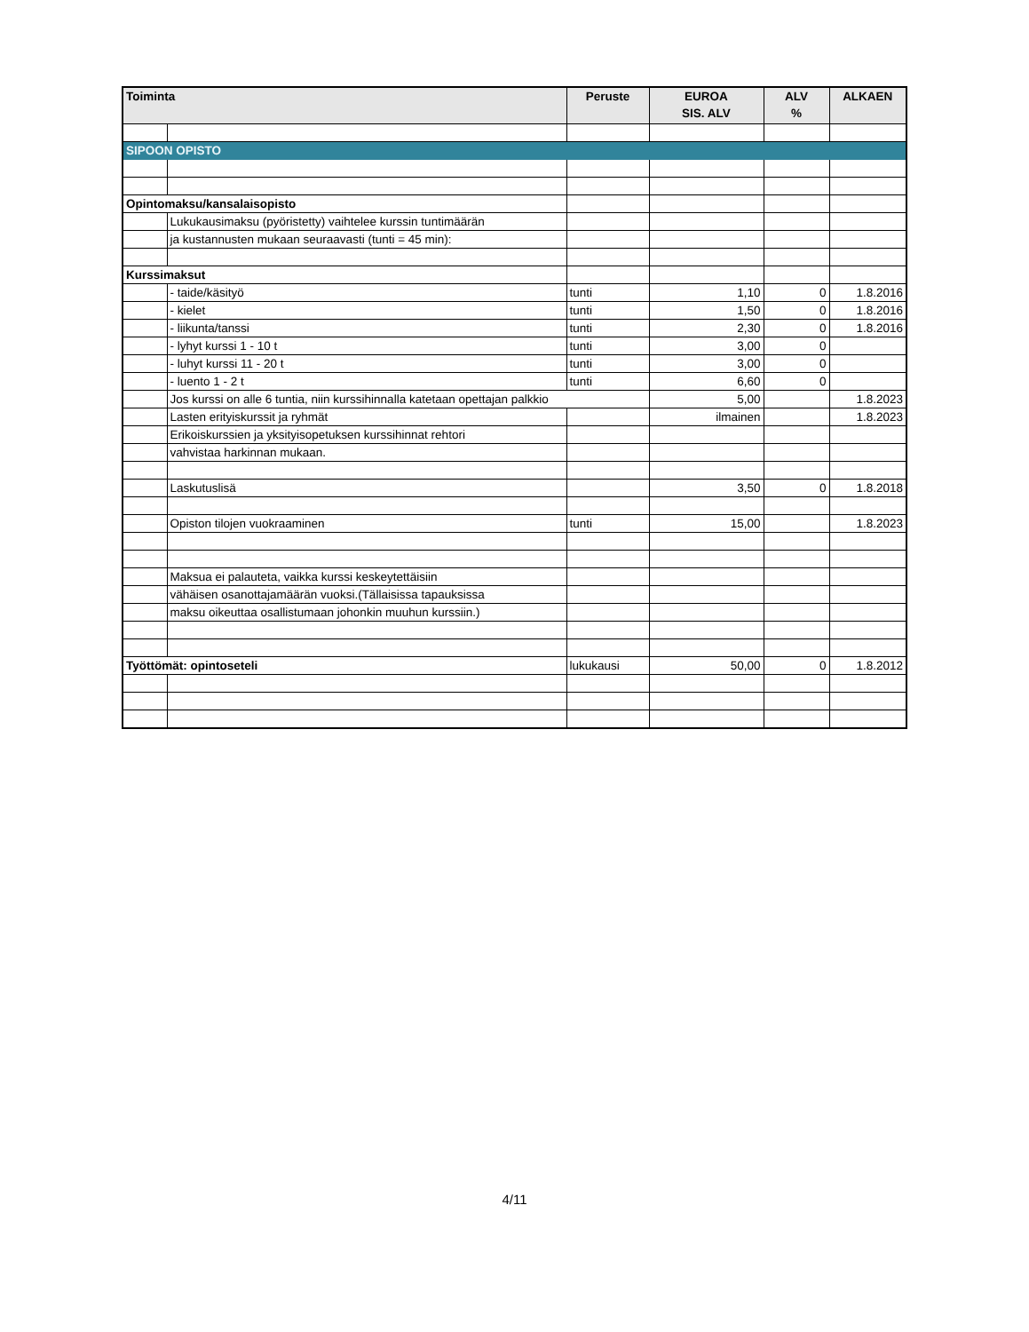| Toiminta | | Peruste | EUROA SIS. ALV | ALV % | ALKAEN |
| --- | --- | --- | --- | --- | --- |
| SIPOON OPISTO | | | | | |
| Opintomaksu/kansalaisopisto | | | | | |
| | Lukukausimaksu (pyöristetty) vaihtelee kurssin tuntimäärän | | | | |
| | ja kustannusten mukaan seuraavasti (tunti = 45 min): | | | | |
| Kurssimaksut | | | | | |
| | - taide/käsityö | tunti | 1,10 | 0 | 1.8.2016 |
| | - kielet | tunti | 1,50 | 0 | 1.8.2016 |
| | - liikunta/tanssi | tunti | 2,30 | 0 | 1.8.2016 |
| | - lyhyt kurssi 1 - 10 t | tunti | 3,00 | 0 | |
| | - luhyt kurssi 11 - 20 t | tunti | 3,00 | 0 | |
| | - luento 1 - 2 t | tunti | 6,60 | 0 | |
| | Jos kurssi on alle 6 tuntia, niin kurssihinnalla katetaan opettajan palkkio | | 5,00 | | 1.8.2023 |
| | Lasten erityiskurssit ja ryhmät | | ilmainen | | 1.8.2023 |
| | Erikoiskurssien ja yksityisopetuksen kurssihinnat rehtori | | | | |
| | vahvistaa harkinnan mukaan. | | | | |
| | Laskutuslisä | | 3,50 | 0 | 1.8.2018 |
| | Opiston tilojen vuokraaminen | tunti | 15,00 | | 1.8.2023 |
| | Maksua ei palauteta, vaikka kurssi keskeytettäisiin | | | | |
| | vähäisen osanottajamäärän vuoksi.(Tällaisissa tapauksissa | | | | |
| | maksu oikeuttaa osallistumaan johonkin muuhun kurssiin.) | | | | |
| Työttömät: opintoseteli | | lukukausi | 50,00 | 0 | 1.8.2012 |
4/11